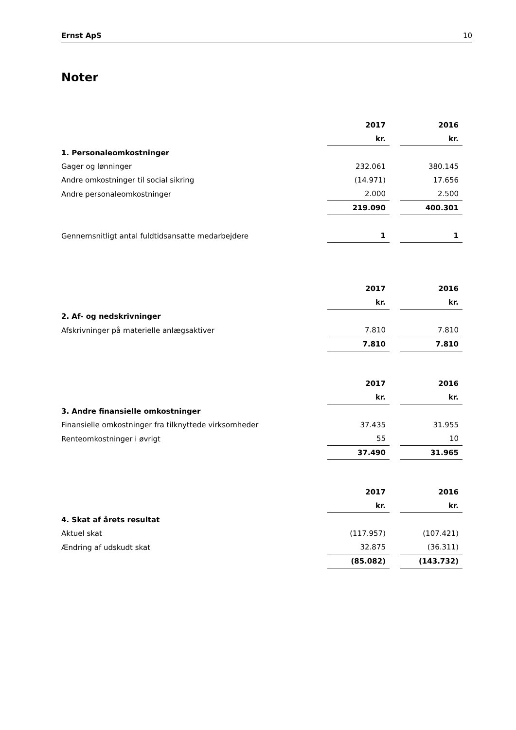Ernst ApS 10
Noter
| | 2017 | | 2016 |
| | kr. | | kr. |
| 1. Personaleomkostninger | | | |
| Gager og lønninger | 232.061 | | 380.145 |
| Andre omkostninger til social sikring | (14.971) | | 17.656 |
| Andre personaleomkostninger | 2.000 | | 2.500 |
| | 219.090 | | 400.301 |
| Gennemsnitligt antal fuldtidsansatte medarbejdere | 1 | | 1 |
| | 2017 | | 2016 |
| | kr. | | kr. |
| 2. Af- og nedskrivninger | | | |
| Afskrivninger på materielle anlægsaktiver | 7.810 | | 7.810 |
| | 7.810 | | 7.810 |
| | 2017 | | 2016 |
| | kr. | | kr. |
| 3. Andre finansielle omkostninger | | | |
| Finansielle omkostninger fra tilknyttede virksomheder | 37.435 | | 31.955 |
| Renteomkostninger i øvrigt | 55 | | 10 |
| | 37.490 | | 31.965 |
| | 2017 | | 2016 |
| | kr. | | kr. |
| 4. Skat af årets resultat | | | |
| Aktuel skat | (117.957) | | (107.421) |
| Ændring af udskudt skat | 32.875 | | (36.311) |
| | (85.082) | | (143.732) |